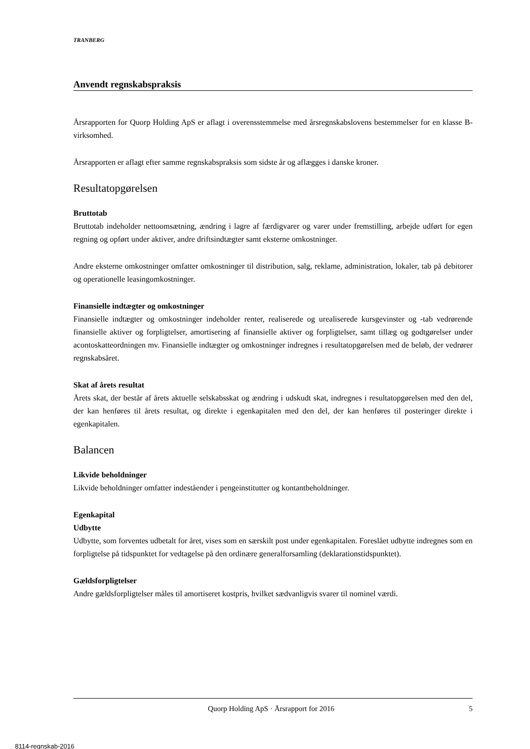TRANBERG
Anvendt regnskabspraksis
Årsrapporten for Quorp Holding ApS er aflagt i overensstemmelse med årsregnskabslovens bestemmelser for en klasse B-virksomhed.
Årsrapporten er aflagt efter samme regnskabspraksis som sidste år og aflægges i danske kroner.
Resultatopgørelsen
Bruttotab
Bruttotab indeholder nettoomsætning, ændring i lagre af færdigvarer og varer under fremstilling, arbejde udført for egen regning og opført under aktiver, andre driftsindtægter samt eksterne omkostninger.
Andre eksterne omkostninger omfatter omkostninger til distribution, salg, reklame, administration, lokaler, tab på debitorer og operationelle leasingomkostninger.
Finansielle indtægter og omkostninger
Finansielle indtægter og omkostninger indeholder renter, realiserede og urealiserede kursgevinster og -tab vedrørende finansielle aktiver og forpligtelser, amortisering af finansielle aktiver og forpligtelser, samt tillæg og godtgørelser under acontoskatteordningen mv. Finansielle indtægter og omkostninger indregnes i resultatopgørelsen med de beløb, der vedrører regnskabsåret.
Skat af årets resultat
Årets skat, der består af årets aktuelle selskabsskat og ændring i udskudt skat, indregnes i resultatopgørelsen med den del, der kan henføres til årets resultat, og direkte i egenkapitalen med den del, der kan henføres til posteringer direkte i egenkapitalen.
Balancen
Likvide beholdninger
Likvide beholdninger omfatter indeståender i pengeinstitutter og kontantbeholdninger.
Egenkapital
Udbytte
Udbytte, som forventes udbetalt for året, vises som en særskilt post under egenkapitalen. Foreslået udbytte indregnes som en forpligtelse på tidspunktet for vedtagelse på den ordinære generalforsamling (deklarationstidspunktet).
Gældsforpligtelser
Andre gældsforpligtelser måles til amortiseret kostpris, hvilket sædvanligvis svarer til nominel værdi.
Quorp Holding ApS · Årsrapport for 2016 5
8114-regnskab-2016